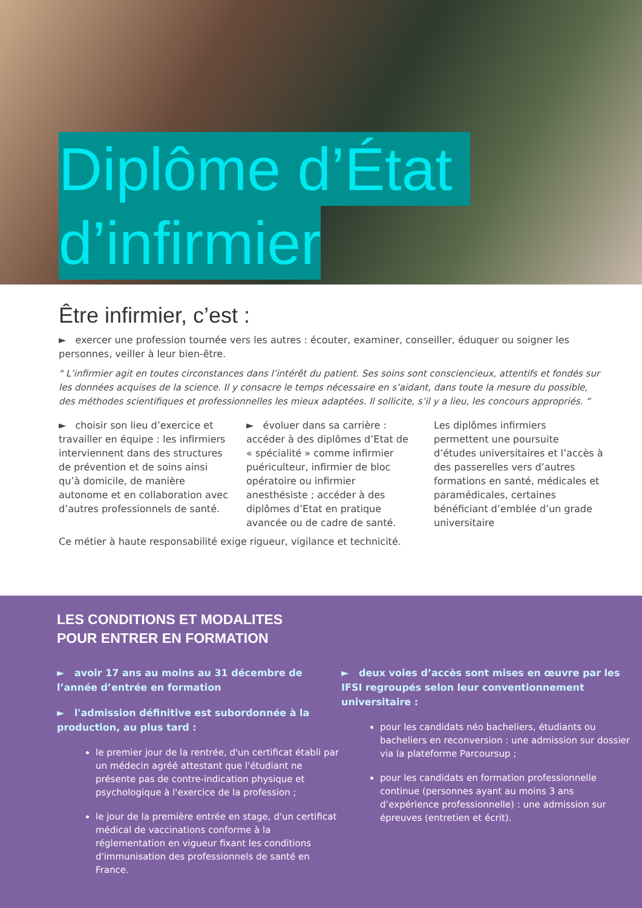Diplôme d’État
d’infirmier
Être infirmier, c’est :
► exercer une profession tournée vers les autres : écouter, examiner, conseiller, éduquer ou soigner les personnes, veiller à leur bien-être.
" L’infirmier agit en toutes circonstances dans l’intérêt du patient. Ses soins sont consciencieux, attentifs et fondés sur les données acquises de la science. Il y consacre le temps nécessaire en s’aidant, dans toute la mesure du possible, des méthodes scientifiques et professionnelles les mieux adaptées. Il sollicite, s’il y a lieu, les concours appropriés. “
► choisir son lieu d’exercice et travailler en équipe : les infirmiers interviennent dans des structures de prévention et de soins ainsi qu’à domicile, de manière autonome et en collaboration avec d’autres professionnels de santé.
► évoluer dans sa carrière : accéder à des diplômes d’Etat de « spécialité » comme infirmier puériculteur, infirmier de bloc opératoire ou infirmier anesthésiste ; accéder à des diplômes d’Etat en pratique avancée ou de cadre de santé.
Les diplômes infirmiers permettent une poursuite d’études universitaires et l’accès à des passerelles vers d’autres formations en santé, médicales et paramédicales, certaines bénéficiant d’emblée d’un grade universitaire
Ce métier à haute responsabilité exige rigueur, vigilance et technicité.
LES CONDITIONS ET MODALITES
POUR ENTRER EN FORMATION
► avoir 17 ans au moins au 31 décembre de l’année d’entrée en formation
► l'admission définitive est subordonnée à la production, au plus tard :
le premier jour de la rentrée, d'un certificat établi par un médecin agréé attestant que l'étudiant ne présente pas de contre-indication physique et psychologique à l'exercice de la profession ;
le jour de la première entrée en stage, d'un certificat médical de vaccinations conforme à la réglementation en vigueur fixant les conditions d'immunisation des professionnels de santé en France.
► deux voies d’accès sont mises en œuvre par les IFSI regroupés selon leur conventionnement universitaire :
pour les candidats néo bacheliers, étudiants ou bacheliers en reconversion : une admission sur dossier via la plateforme Parcoursup ;
pour les candidats en formation professionnelle continue (personnes ayant au moins 3 ans d’expérience professionnelle) : une admission sur épreuves (entretien et écrit).